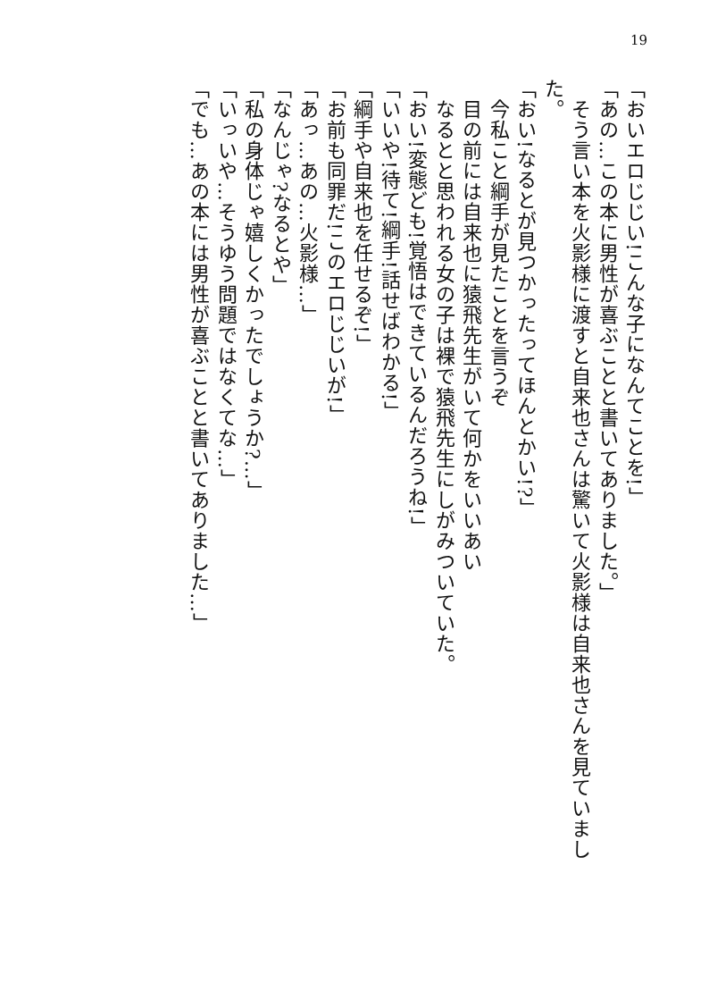19
「おいエロじじい!こんな子になんてことを!」
「あの…この本に男性が喜ぶことと書いてありました。」
　そう言い本を火影様に渡すと自来也さんは驚いて火影様は自来也さんを見ていまし
た。
「おい!なるとが見つかったってほんとかい!?」
　今私こと綱手が見たことを言うぞ
　目の前には自来也に猿飛先生がいて何かをいいあい
　なるとと思われる女の子は裸で猿飛先生にしがみついていた。
「おい!変態ども!覚悟はできているんだろうね!」
「いいや!待て!綱手!話せばわかる!」
「綱手や自来也を任せるぞ!」
「お前も同罪だ!このエロじじいが!」
「あっ…あの…火影様…」
「なんじゃ?なるとや」
「私の身体じゃ嬉しくかったでしょうか?…」
「いっいや…そうゆう問題ではなくてな…」
「でも…あの本には男性が喜ぶことと書いてありました…」